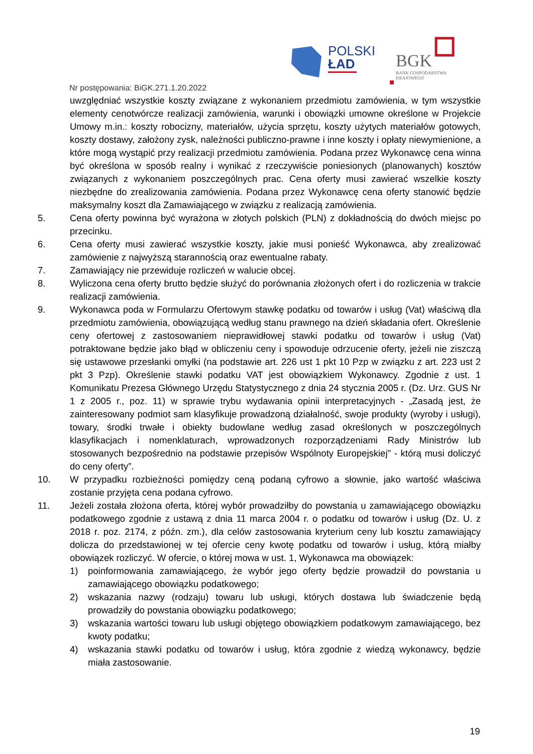POLSKI
ŁAD
BGK
BANK GOSPODARSTWA
KRAJOWEGO
Nr postępowania: BiGK.271.1.20.2022
uwzględniać wszystkie koszty związane z wykonaniem przedmiotu zamówienia, w tym wszystkie elementy cenotwórcze realizacji zamówienia, warunki i obowiązki umowne określone w Projekcie Umowy m.in.: koszty robocizny, materiałów, użycia sprzętu, koszty użytych materiałów gotowych, koszty dostawy, założony zysk, należności publiczno-prawne i inne koszty i opłaty niewymienione, a które mogą wystąpić przy realizacji przedmiotu zamówienia. Podana przez Wykonawcę cena winna być określona w sposób realny i wynikać z rzeczywiście poniesionych (planowanych) kosztów związanych z wykonaniem poszczególnych prac. Cena oferty musi zawierać wszelkie koszty niezbędne do zrealizowania zamówienia. Podana przez Wykonawcę cena oferty stanowić będzie maksymalny koszt dla Zamawiającego w związku z realizacją zamówienia.
5. Cena oferty powinna być wyrażona w złotych polskich (PLN) z dokładnością do dwóch miejsc po przecinku.
6. Cena oferty musi zawierać wszystkie koszty, jakie musi ponieść Wykonawca, aby zrealizować zamówienie z najwyższą starannością oraz ewentualne rabaty.
7. Zamawiający nie przewiduje rozliczeń w walucie obcej.
8. Wyliczona cena oferty brutto będzie służyć do porównania złożonych ofert i do rozliczenia w trakcie realizacji zamówienia.
9. Wykonawca poda w Formularzu Ofertowym stawkę podatku od towarów i usług (Vat) właściwą dla przedmiotu zamówienia, obowiązującą według stanu prawnego na dzień składania ofert. Określenie ceny ofertowej z zastosowaniem nieprawidłowej stawki podatku od towarów i usług (Vat) potraktowane będzie jako błąd w obliczeniu ceny i spowoduje odrzucenie oferty, jeżeli nie ziszczą się ustawowe przesłanki omyłki (na podstawie art. 226 ust 1 pkt 10 Pzp w związku z art. 223 ust 2 pkt 3 Pzp). Określenie stawki podatku VAT jest obowiązkiem Wykonawcy. Zgodnie z ust. 1 Komunikatu Prezesa Głównego Urzędu Statystycznego z dnia 24 stycznia 2005 r. (Dz. Urz. GUS Nr 1 z 2005 r., poz. 11) w sprawie trybu wydawania opinii interpretacyjnych - „Zasadą jest, że zainteresowany podmiot sam klasyfikuje prowadzoną działalność, swoje produkty (wyroby i usługi), towary, środki trwałe i obiekty budowlane według zasad określonych w poszczególnych klasyfikacjach i nomenklaturach, wprowadzonych rozporządzeniami Rady Ministrów lub stosowanych bezpośrednio na podstawie przepisów Wspólnoty Europejskiej" - którą musi doliczyć do ceny oferty”.
10. W przypadku rozbieżności pomiędzy ceną podaną cyfrowo a słownie, jako wartość właściwa zostanie przyjęta cena podana cyfrowo.
11. Jeżeli została złożona oferta, której wybór prowadziłby do powstania u zamawiającego obowiązku podatkowego zgodnie z ustawą z dnia 11 marca 2004 r. o podatku od towarów i usług (Dz. U. z 2018 r. poz. 2174, z późn. zm.), dla celów zastosowania kryterium ceny lub kosztu zamawiający dolicza do przedstawionej w tej ofercie ceny kwotę podatku od towarów i usług, którą miałby obowiązek rozliczyć. W ofercie, o której mowa w ust. 1, Wykonawca ma obowiązek:
1) poinformowania zamawiającego, że wybór jego oferty będzie prowadził do powstania u zamawiającego obowiązku podatkowego;
2) wskazania nazwy (rodzaju) towaru lub usługi, których dostawa lub świadczenie będą prowadziły do powstania obowiązku podatkowego;
3) wskazania wartości towaru lub usługi objętego obowiązkiem podatkowym zamawiającego, bez kwoty podatku;
4) wskazania stawki podatku od towarów i usług, która zgodnie z wiedzą wykonawcy, będzie miała zastosowanie.
19